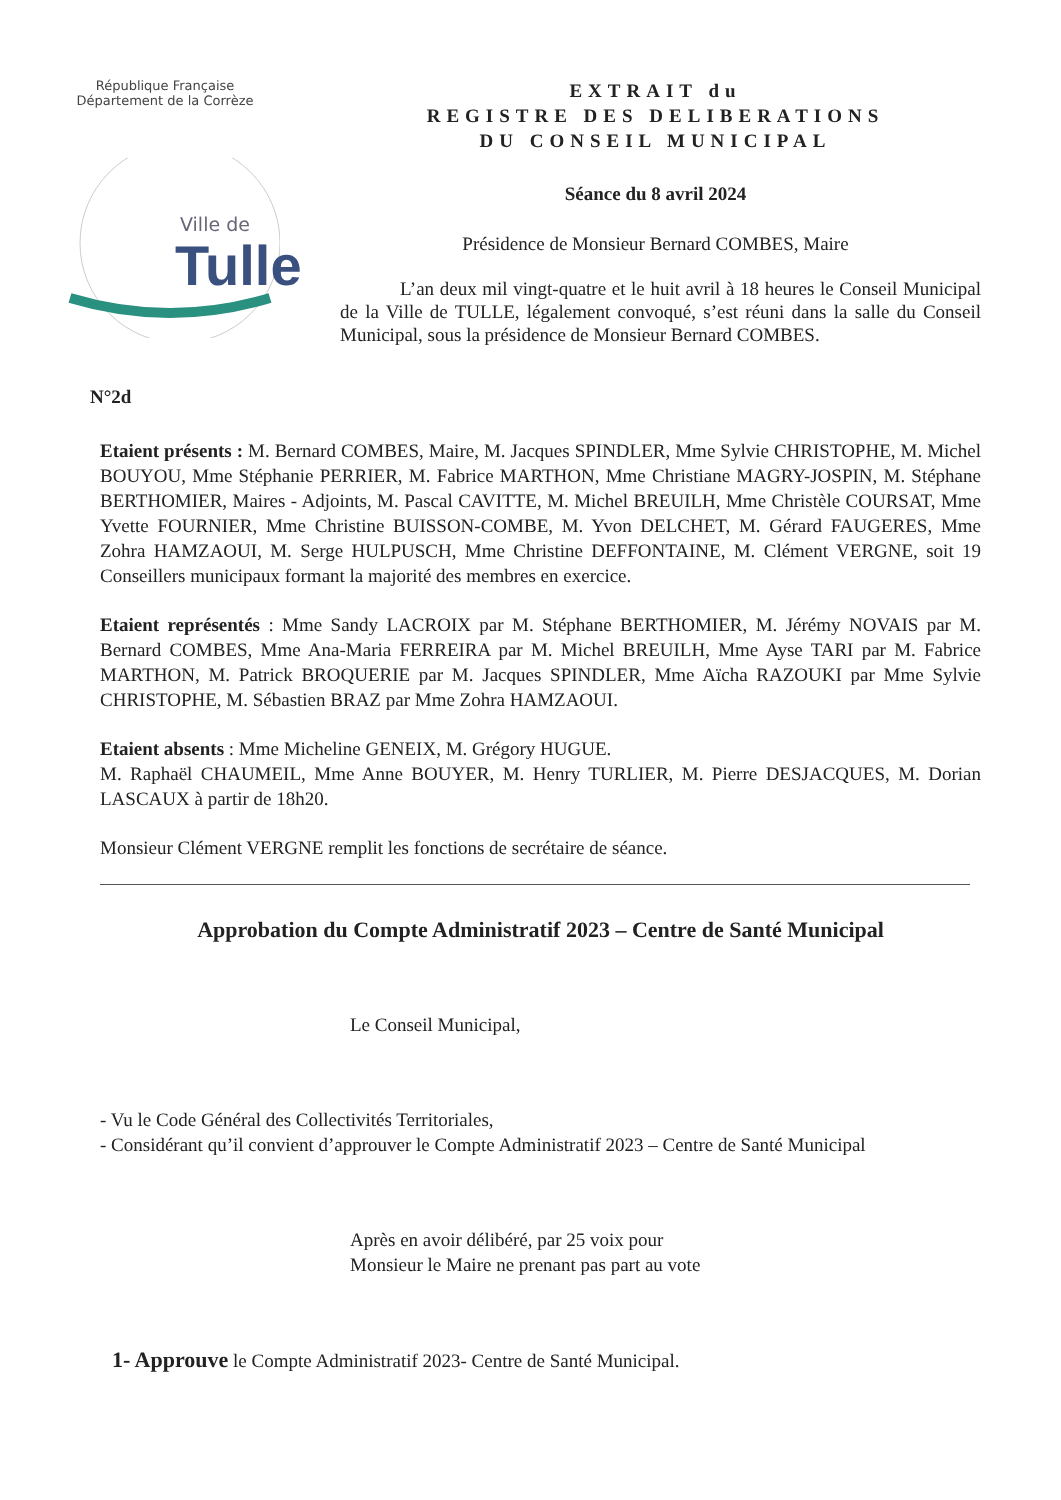République Française
Département de la Corrèze
Ville de
Tulle
EXTRAIT du
REGISTRE DES DELIBERATIONS
DU CONSEIL MUNICIPAL
Séance du 8 avril 2024
Présidence de Monsieur Bernard COMBES, Maire
L’an deux mil vingt-quatre et le huit avril à 18 heures le Conseil Municipal de la Ville de TULLE, légalement convoqué, s’est réuni dans la salle du Conseil Municipal, sous la présidence de Monsieur Bernard COMBES.
N°2d
Etaient présents : M. Bernard COMBES, Maire, M. Jacques SPINDLER, Mme Sylvie CHRISTOPHE, M. Michel BOUYOU, Mme Stéphanie PERRIER, M. Fabrice MARTHON, Mme Christiane MAGRY-JOSPIN, M. Stéphane BERTHOMIER, Maires - Adjoints, M. Pascal CAVITTE, M. Michel BREUILH, Mme Christèle COURSAT, Mme Yvette FOURNIER, Mme Christine BUISSON-COMBE, M. Yvon DELCHET, M. Gérard FAUGERES, Mme Zohra HAMZAOUI, M. Serge HULPUSCH, Mme Christine DEFFONTAINE, M. Clément VERGNE, soit 19 Conseillers municipaux formant la majorité des membres en exercice.
Etaient représentés : Mme Sandy LACROIX par M. Stéphane BERTHOMIER, M. Jérémy NOVAIS par M. Bernard COMBES, Mme Ana-Maria FERREIRA par M. Michel BREUILH, Mme Ayse TARI par M. Fabrice MARTHON, M. Patrick BROQUERIE par M. Jacques SPINDLER, Mme Aïcha RAZOUKI par Mme Sylvie CHRISTOPHE, M. Sébastien BRAZ par Mme Zohra HAMZAOUI.
Etaient absents : Mme Micheline GENEIX, M. Grégory HUGUE.
M. Raphaël CHAUMEIL, Mme Anne BOUYER, M. Henry TURLIER, M. Pierre DESJACQUES, M. Dorian LASCAUX à partir de 18h20.
Monsieur Clément VERGNE remplit les fonctions de secrétaire de séance.
Approbation du Compte Administratif 2023 – Centre de Santé Municipal
Le Conseil Municipal,
- Vu le Code Général des Collectivités Territoriales,
- Considérant qu’il convient d’approuver le Compte Administratif 2023 – Centre de Santé Municipal
Après en avoir délibéré, par 25 voix pour
Monsieur le Maire ne prenant pas part au vote
1- Approuve le Compte Administratif 2023- Centre de Santé Municipal.